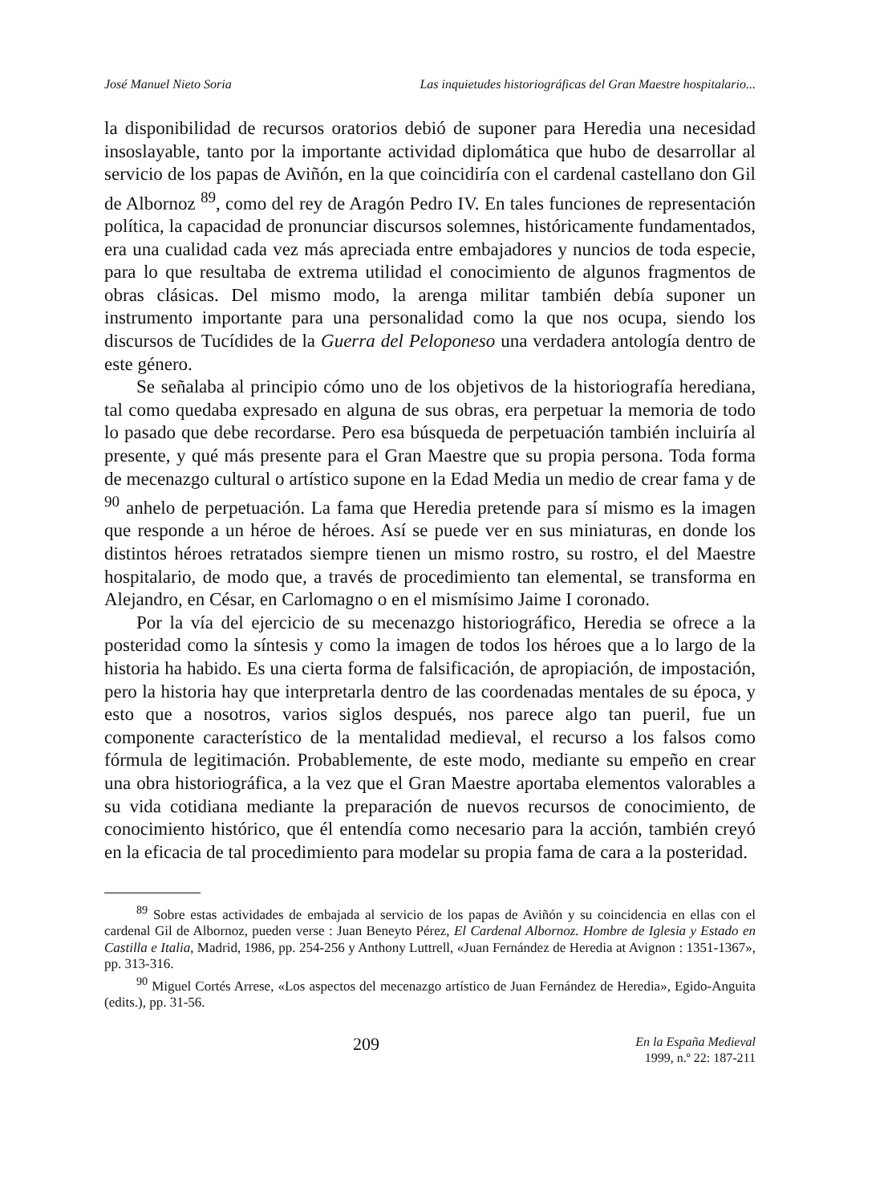José Manuel Nieto Soria Las inquietudes historiográficas del Gran Maestre hospitalario...
la disponibilidad de recursos oratorios debió de suponer para Heredia una necesidad insoslayable, tanto por la importante actividad diplomática que hubo de desarrollar al servicio de los papas de Aviñón, en la que coincidiría con el cardenal castellano don Gil de Albornoz <sup>89</sup>, como del rey de Aragón Pedro IV. En tales funciones de representación política, la capacidad de pronunciar discursos solemnes, históricamente fundamentados, era una cualidad cada vez más apreciada entre embajadores y nuncios de toda especie, para lo que resultaba de extrema utilidad el conocimiento de algunos fragmentos de obras clásicas. Del mismo modo, la arenga militar también debía suponer un instrumento importante para una personalidad como la que nos ocupa, siendo los discursos de Tucídides de la Guerra del Peloponeso una verdadera antología dentro de este género.
Se señalaba al principio cómo uno de los objetivos de la historiografía herediana, tal como quedaba expresado en alguna de sus obras, era perpetuar la memoria de todo lo pasado que debe recordarse. Pero esa búsqueda de perpetuación también incluiría al presente, y qué más presente para el Gran Maestre que su propia persona. Toda forma de mecenazgo cultural o artístico supone en la Edad Media un medio de crear fama y de <sup>90</sup> anhelo de perpetuación. La fama que Heredia pretende para sí mismo es la imagen que responde a un héroe de héroes. Así se puede ver en sus miniaturas, en donde los distintos héroes retratados siempre tienen un mismo rostro, su rostro, el del Maestre hospitalario, de modo que, a través de procedimiento tan elemental, se transforma en Alejandro, en César, en Carlomagno o en el mismísimo Jaime I coronado.
Por la vía del ejercicio de su mecenazgo historiográfico, Heredia se ofrece a la posteridad como la síntesis y como la imagen de todos los héroes que a lo largo de la historia ha habido. Es una cierta forma de falsificación, de apropiación, de impostación, pero la historia hay que interpretarla dentro de las coordenadas mentales de su época, y esto que a nosotros, varios siglos después, nos parece algo tan pueril, fue un componente característico de la mentalidad medieval, el recurso a los falsos como fórmula de legitimación. Probablemente, de este modo, mediante su empeño en crear una obra historiográfica, a la vez que el Gran Maestre aportaba elementos valorables a su vida cotidiana mediante la preparación de nuevos recursos de conocimiento, de conocimiento histórico, que él entendía como necesario para la acción, también creyó en la eficacia de tal procedimiento para modelar su propia fama de cara a la posteridad.
<sup>89</sup> Sobre estas actividades de embajada al servicio de los papas de Aviñón y su coincidencia en ellas con el cardenal Gil de Albornoz, pueden verse : Juan Beneyto Pérez, El Cardenal Albornoz. Hombre de Iglesia y Estado en Castilla e Italia, Madrid, 1986, pp. 254-256 y Anthony Luttrell, «Juan Fernández de Heredia at Avignon : 1351-1367», pp. 313-316.
<sup>90</sup> Miguel Cortés Arrese, «Los aspectos del mecenazgo artístico de Juan Fernández de Heredia», Egido-Anguita (edits.), pp. 31-56.
209
En la España Medieval
1999, n.º 22: 187-211